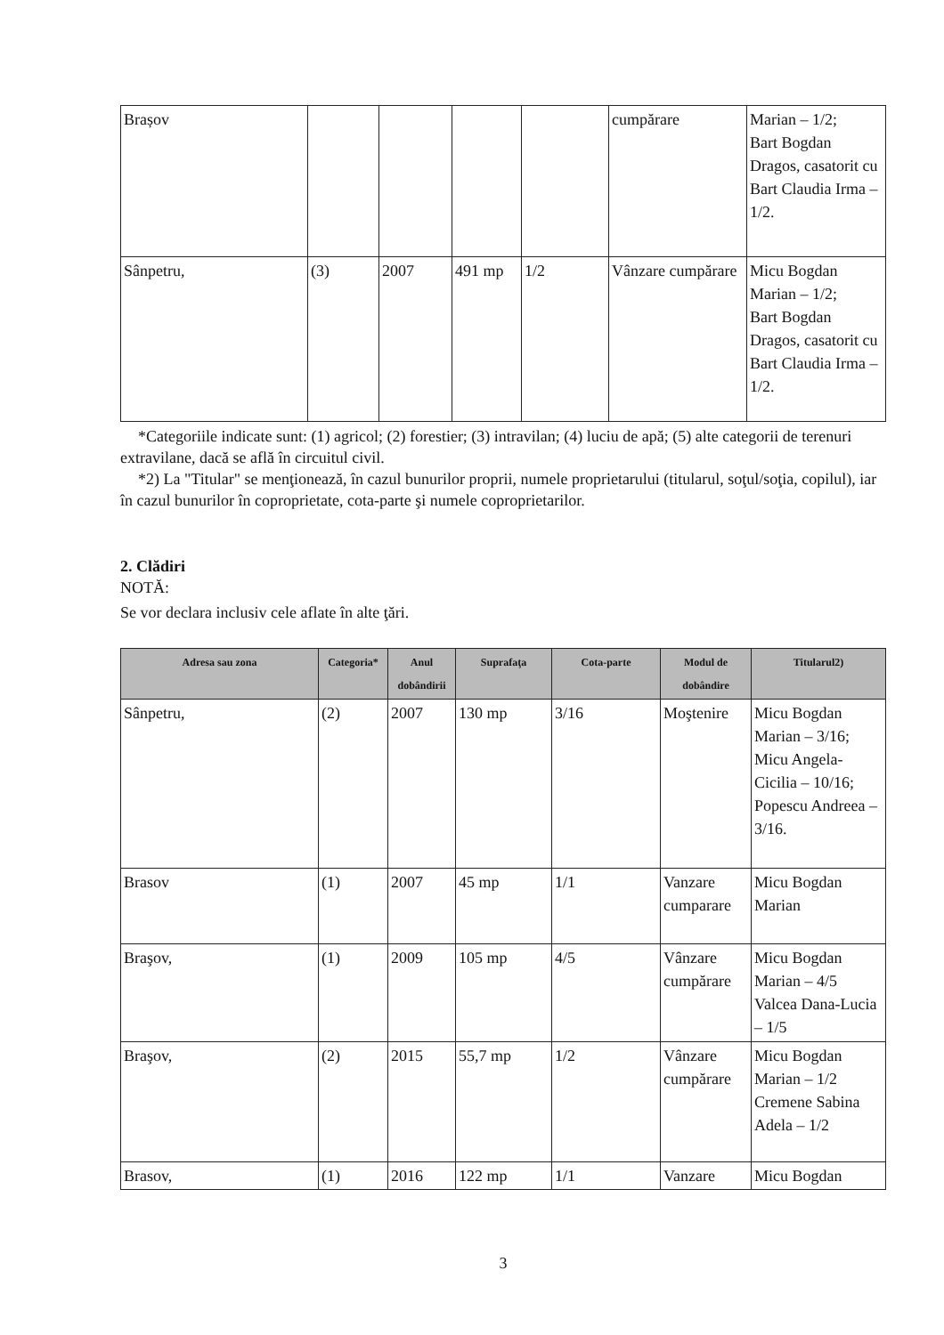| Brașov | | | | | cumpărare | Marian – 1/2; Bart Bogdan Dragos, casatorit cu Bart Claudia Irma – 1/2. |
| Sânpetru, | (3) | 2007 | 491 mp | 1/2 | Vânzare cumpărare | Micu Bogdan Marian – 1/2; Bart Bogdan Dragos, casatorit cu Bart Claudia Irma – 1/2. |
*Categoriile indicate sunt: (1) agricol; (2) forestier; (3) intravilan; (4) luciu de apă; (5) alte categorii de terenuri extravilane, dacă se află în circuitul civil.
*2) La "Titular" se menţionează, în cazul bunurilor proprii, numele proprietarului (titularul, soţul/soţia, copilul), iar în cazul bunurilor în coproprietate, cota-parte şi numele coproprietarilor.
2. Clădiri
NOTĂ:
Se vor declara inclusiv cele aflate în alte ţări.
| Adresa sau zona | Categoria* | Anul dobândirii | Suprafaţa | Cota-parte | Modul de dobândire | Titularul2) |
| --- | --- | --- | --- | --- | --- | --- |
| Sânpetru, | (2) | 2007 | 130 mp | 3/16 | Moştenire | Micu Bogdan Marian – 3/16; Micu Angela-Cicilia – 10/16; Popescu Andreea – 3/16. |
| Brasov | (1) | 2007 | 45 mp | 1/1 | Vanzare cumparare | Micu Bogdan Marian |
| Braşov, | (1) | 2009 | 105 mp | 4/5 | Vânzare cumpărare | Micu Bogdan Marian – 4/5 Valcea Dana-Lucia – 1/5 |
| Braşov, | (2) | 2015 | 55,7 mp | 1/2 | Vânzare cumpărare | Micu Bogdan Marian – 1/2 Cremene Sabina Adela – 1/2 |
| Brasov, | (1) | 2016 | 122 mp | 1/1 | Vanzare | Micu Bogdan |
3